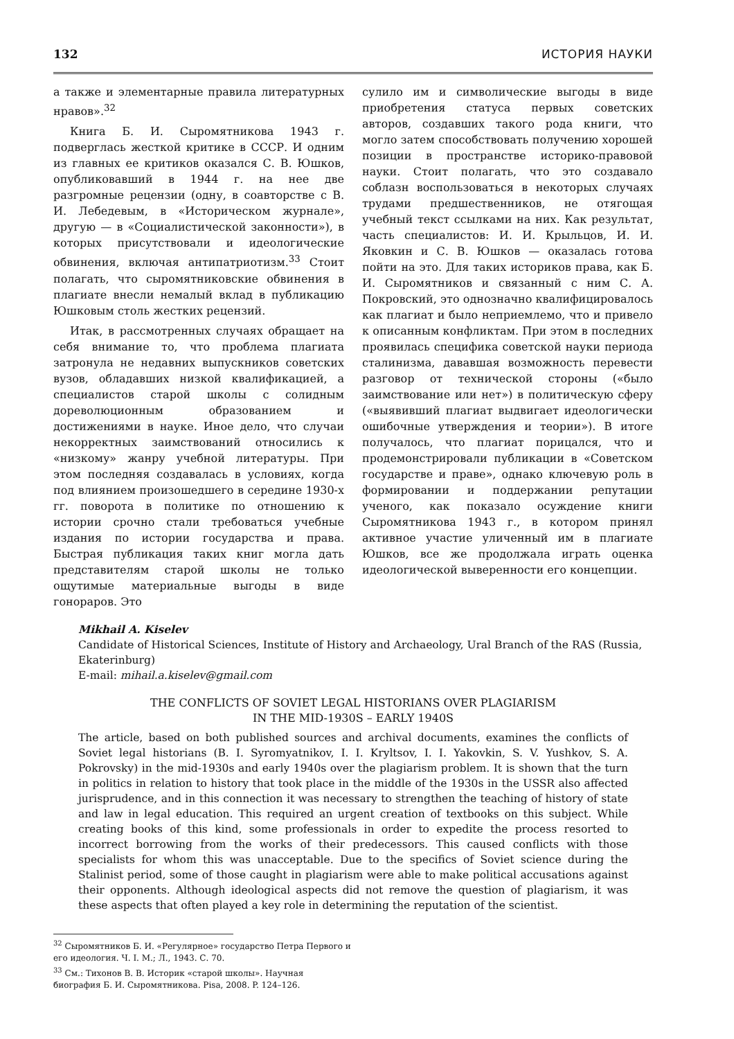132 ИСТОРИЯ НАУКИ
а также и элементарные правила литературных нравов».<sup>32</sup>
Книга Б. И. Сыромятникова 1943 г. подверглась жесткой критике в СССР. И одним из главных ее критиков оказался С. В. Юшков, опубликовавший в 1944 г. на нее две разгромные рецензии (одну, в соавторстве с В. И. Лебедевым, в «Историческом журнале», другую — в «Социалистической законности»), в которых присутствовали и идеологические обвинения, включая антипатриотизм.<sup>33</sup> Стоит полагать, что сыромятниковские обвинения в плагиате внесли немалый вклад в публикацию Юшковым столь жестких рецензий.
Итак, в рассмотренных случаях обращает на себя внимание то, что проблема плагиата затронула не недавних выпускников советских вузов, обладавших низкой квалификацией, а специалистов старой школы с солидным дореволюционным образованием и достижениями в науке. Иное дело, что случаи некорректных заимствований относились к «низкому» жанру учебной литературы. При этом последняя создавалась в условиях, когда под влиянием произошедшего в середине 1930-х гг. поворота в политике по отношению к истории срочно стали требоваться учебные издания по истории государства и права. Быстрая публикация таких книг могла дать представителям старой школы не только ощутимые материальные выгоды в виде гонораров. Это
сулило им и символические выгоды в виде приобретения статуса первых советских авторов, создавших такого рода книги, что могло затем способствовать получению хорошей позиции в пространстве историко-правовой науки. Стоит полагать, что это создавало соблазн воспользоваться в некоторых случаях трудами предшественников, не отягощая учебный текст ссылками на них. Как результат, часть специалистов: И. И. Крыльцов, И. И. Яковкин и С. В. Юшков — оказалась готова пойти на это. Для таких историков права, как Б. И. Сыромятников и связанный с ним С. А. Покровский, это однозначно квалифицировалось как плагиат и было неприемлемо, что и привело к описанным конфликтам. При этом в последних проявилась специфика советской науки периода сталинизма, дававшая возможность перевести разговор от технической стороны («было заимствование или нет») в политическую сферу («выявивший плагиат выдвигает идеологически ошибочные утверждения и теории»). В итоге получалось, что плагиат порицался, что и продемонстрировали публикации в «Советском государстве и праве», однако ключевую роль в формировании и поддержании репутации ученого, как показало осуждение книги Сыромятникова 1943 г., в котором принял активное участие уличенный им в плагиате Юшков, все же продолжала играть оценка идеологической выверенности его концепции.
Mikhail A. Kiselev
Candidate of Historical Sciences, Institute of History and Archaeology, Ural Branch of the RAS (Russia, Ekaterinburg)
E-mail: mihail.a.kiselev@gmail.com
THE CONFLICTS OF SOVIET LEGAL HISTORIANS OVER PLAGIARISM
IN THE MID-1930S – EARLY 1940S
The article, based on both published sources and archival documents, examines the conflicts of Soviet legal historians (B. I. Syromyatnikov, I. I. Kryltsov, I. I. Yakovkin, S. V. Yushkov, S. A. Pokrovsky) in the mid-1930s and early 1940s over the plagiarism problem. It is shown that the turn in politics in relation to history that took place in the middle of the 1930s in the USSR also affected jurisprudence, and in this connection it was necessary to strengthen the teaching of history of state and law in legal education. This required an urgent creation of textbooks on this subject. While creating books of this kind, some professionals in order to expedite the process resorted to incorrect borrowing from the works of their predecessors. This caused conflicts with those specialists for whom this was unacceptable. Due to the specifics of Soviet science during the Stalinist period, some of those caught in plagiarism were able to make political accusations against their opponents. Although ideological aspects did not remove the question of plagiarism, it was these aspects that often played a key role in determining the reputation of the scientist.
<sup>32</sup> Сыромятников Б. И. «Регулярное» государство Петра Первого и его идеология. Ч. I. М.; Л., 1943. С. 70.
<sup>33</sup> См.: Тихонов В. В. Историк «старой школы». Научная биография Б. И. Сыромятникова. Pisa, 2008. P. 124–126.